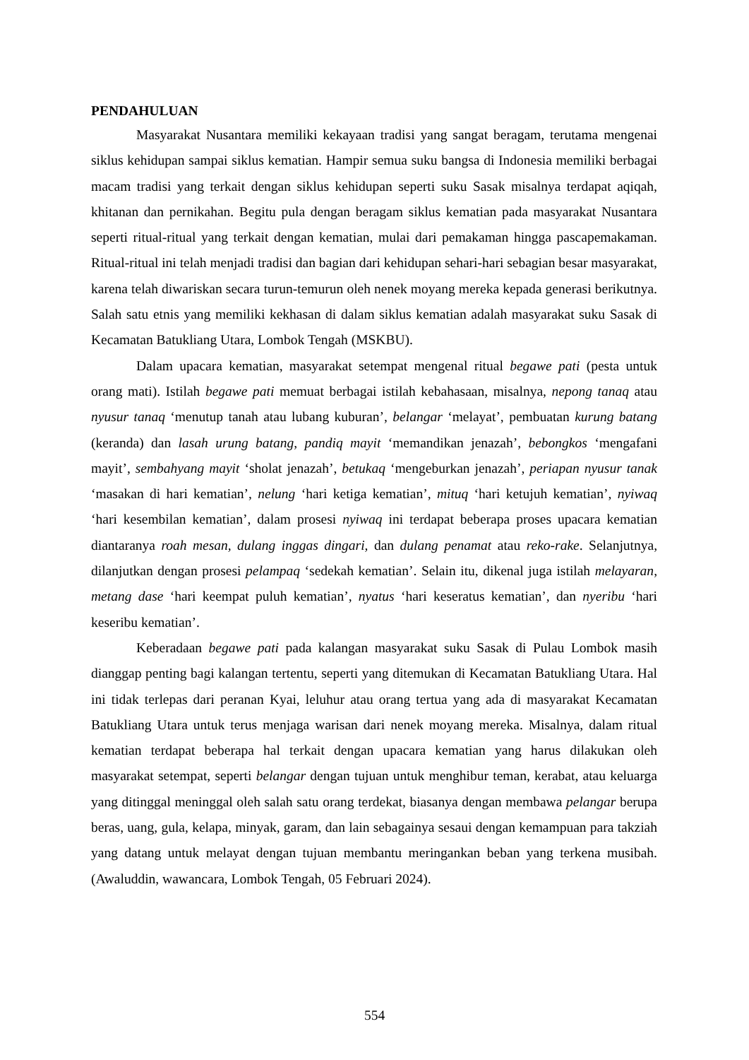PENDAHULUAN
Masyarakat Nusantara memiliki kekayaan tradisi yang sangat beragam, terutama mengenai siklus kehidupan sampai siklus kematian. Hampir semua suku bangsa di Indonesia memiliki berbagai macam tradisi yang terkait dengan siklus kehidupan seperti suku Sasak misalnya terdapat aqiqah, khitanan dan pernikahan. Begitu pula dengan beragam siklus kematian pada masyarakat Nusantara seperti ritual-ritual yang terkait dengan kematian, mulai dari pemakaman hingga pascapemakaman. Ritual-ritual ini telah menjadi tradisi dan bagian dari kehidupan sehari-hari sebagian besar masyarakat, karena telah diwariskan secara turun-temurun oleh nenek moyang mereka kepada generasi berikutnya. Salah satu etnis yang memiliki kekhasan di dalam siklus kematian adalah masyarakat suku Sasak di Kecamatan Batukliang Utara, Lombok Tengah (MSKBU).
Dalam upacara kematian, masyarakat setempat mengenal ritual begawe pati (pesta untuk orang mati). Istilah begawe pati memuat berbagai istilah kebahasaan, misalnya, nepong tanaq atau nyusur tanaq ‘menutup tanah atau lubang kuburan’, belangar ‘melayat’, pembuatan kurung batang (keranda) dan lasah urung batang, pandiq mayit ‘memandikan jenazah’, bebongkos ‘mengafani mayit’, sembahyang mayit ‘sholat jenazah’, betukaq ‘mengeburkan jenazah’, periapan nyusur tanak ‘masakan di hari kematian’, nelung ‘hari ketiga kematian’, mituq ‘hari ketujuh kematian’, nyiwaq ‘hari kesembilan kematian’, dalam prosesi nyiwaq ini terdapat beberapa proses upacara kematian diantaranya roah mesan, dulang inggas dingari, dan dulang penamat atau reko-rake. Selanjutnya, dilanjutkan dengan prosesi pelampaq ‘sedekah kematian’. Selain itu, dikenal juga istilah melayaran, metang dase ‘hari keempat puluh kematian’, nyatus ‘hari keseratus kematian’, dan nyeribu ‘hari keseribu kematian’.
Keberadaan begawe pati pada kalangan masyarakat suku Sasak di Pulau Lombok masih dianggap penting bagi kalangan tertentu, seperti yang ditemukan di Kecamatan Batukliang Utara. Hal ini tidak terlepas dari peranan Kyai, leluhur atau orang tertua yang ada di masyarakat Kecamatan Batukliang Utara untuk terus menjaga warisan dari nenek moyang mereka. Misalnya, dalam ritual kematian terdapat beberapa hal terkait dengan upacara kematian yang harus dilakukan oleh masyarakat setempat, seperti belangar dengan tujuan untuk menghibur teman, kerabat, atau keluarga yang ditinggal meninggal oleh salah satu orang terdekat, biasanya dengan membawa pelangar berupa beras, uang, gula, kelapa, minyak, garam, dan lain sebagainya sesaui dengan kemampuan para takziah yang datang untuk melayat dengan tujuan membantu meringankan beban yang terkena musibah. (Awaluddin, wawancara, Lombok Tengah, 05 Februari 2024).
554